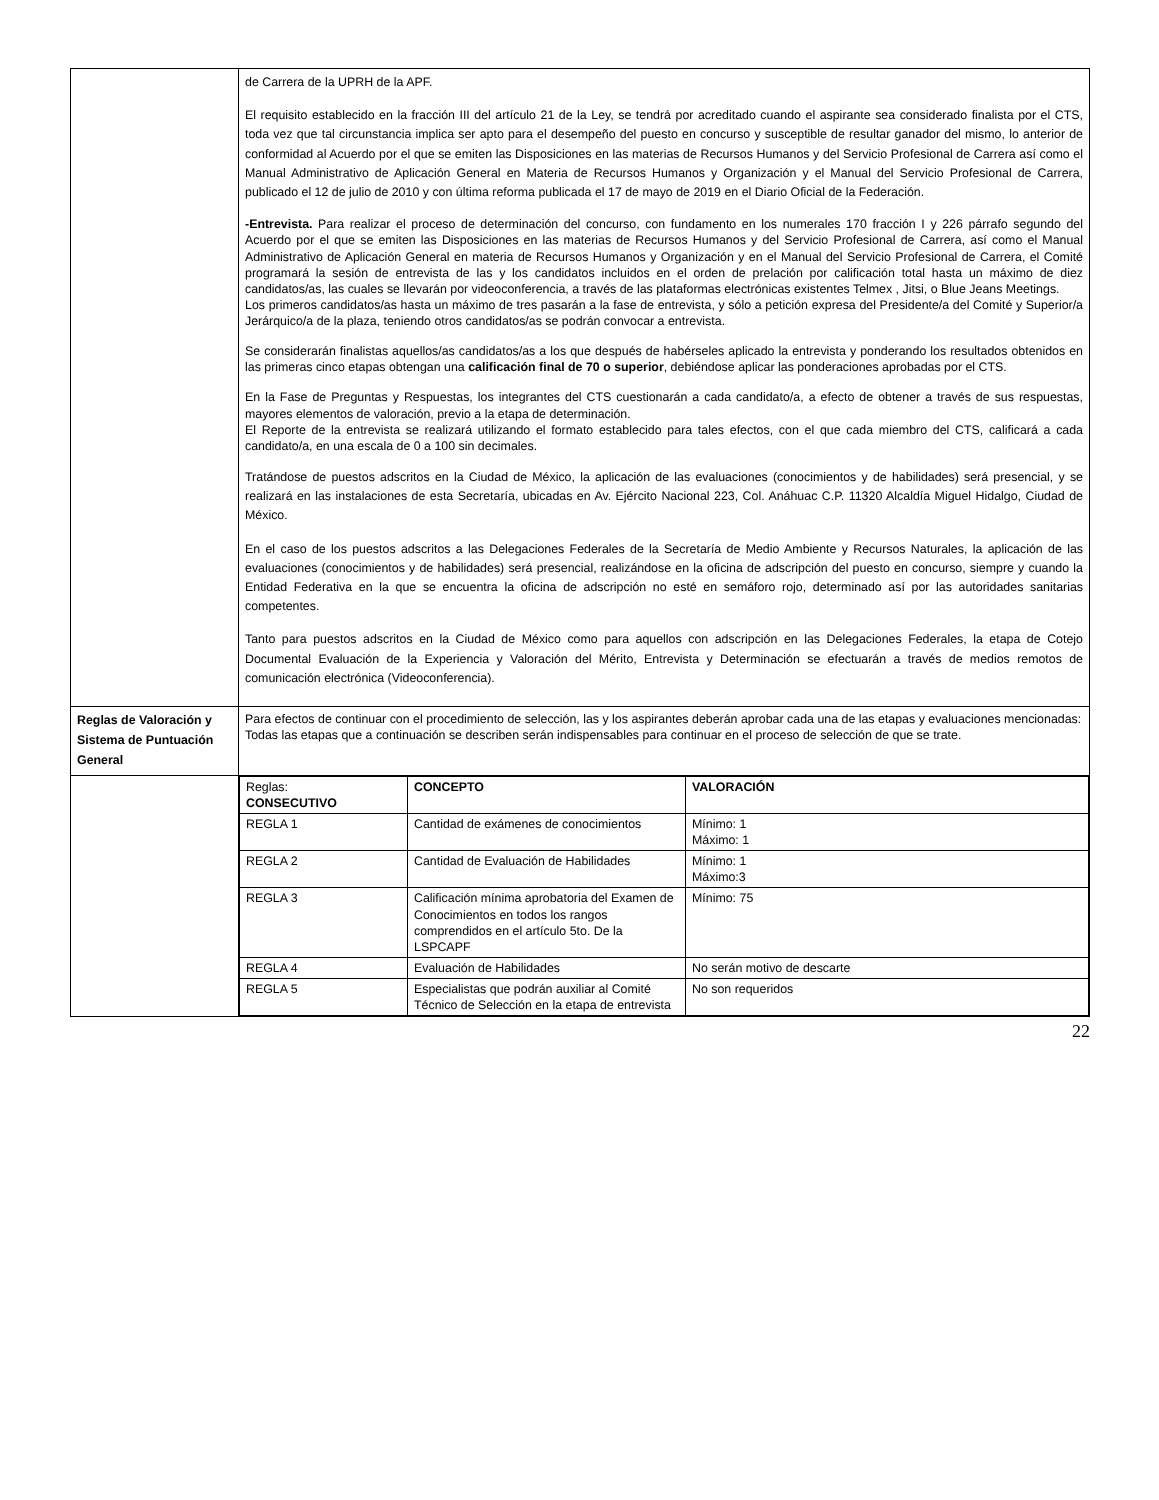| | de Carrera de la UPRH de la APF. El requisito establecido en la fracción III del artículo 21 de la Ley, se tendrá por acreditado cuando el aspirante sea considerado finalista por el CTS, toda vez que tal circunstancia implica ser apto para el desempeño del puesto en concurso y susceptible de resultar ganador del mismo, lo anterior de conformidad al Acuerdo por el que se emiten las Disposiciones en las materias de Recursos Humanos y del Servicio Profesional de Carrera así como el Manual Administrativo de Aplicación General en Materia de Recursos Humanos y Organización y el Manual del Servicio Profesional de Carrera, publicado el 12 de julio de 2010 y con última reforma publicada el 17 de mayo de 2019 en el Diario Oficial de la Federación. -Entrevista. Para realizar el proceso de determinación del concurso, con fundamento en los numerales 170 fracción I y 226 párrafo segundo del Acuerdo por el que se emiten las Disposiciones en las materias de Recursos Humanos y del Servicio Profesional de Carrera, así como el Manual Administrativo de Aplicación General en materia de Recursos Humanos y Organización y en el Manual del Servicio Profesional de Carrera, el Comité programará la sesión de entrevista de las y los candidatos incluidos en el orden de prelación por calificación total hasta un máximo de diez candidatos/as, las cuales se llevarán por videoconferencia, a través de las plataformas electrónicas existentes Telmex , Jitsi, o Blue Jeans Meetings. Los primeros candidatos/as hasta un máximo de tres pasarán a la fase de entrevista, y sólo a petición expresa del Presidente/a del Comité y Superior/a Jerárquico/a de la plaza, teniendo otros candidatos/as se podrán convocar a entrevista. Se considerarán finalistas aquellos/as candidatos/as a los que después de habérseles aplicado la entrevista y ponderando los resultados obtenidos en las primeras cinco etapas obtengan una calificación final de 70 o superior , debiéndose aplicar las ponderaciones aprobadas por el CTS. En la Fase de Preguntas y Respuestas, los integrantes del CTS cuestionarán a cada candidato/a, a efecto de obtener a través de sus respuestas, mayores elementos de valoración, previo a la etapa de determinación. El Reporte de la entrevista se realizará utilizando el formato establecido para tales efectos, con el que cada miembro del CTS, calificará a cada candidato/a, en una escala de 0 a 100 sin decimales. Tratándose de puestos adscritos en la Ciudad de México, la aplicación de las evaluaciones (conocimientos y de habilidades) será presencial, y se realizará en las instalaciones de esta Secretaría, ubicadas en Av. Ejército Nacional 223, Col. Anáhuac C.P. 11320 Alcaldía Miguel Hidalgo, Ciudad de México. En el caso de los puestos adscritos a las Delegaciones Federales de la Secretaría de Medio Ambiente y Recursos Naturales, la aplicación de las evaluaciones (conocimientos y de habilidades) será presencial, realizándose en la oficina de adscripción del puesto en concurso, siempre y cuando la Entidad Federativa en la que se encuentra la oficina de adscripción no esté en semáforo rojo, determinado así por las autoridades sanitarias competentes. Tanto para puestos adscritos en la Ciudad de México como para aquellos con adscripción en las Delegaciones Federales, la etapa de Cotejo Documental Evaluación de la Experiencia y Valoración del Mérito, Entrevista y Determinación se efectuarán a través de medios remotos de comunicación electrónica (Videoconferencia). |
| Reglas de Valoración y Sistema de Puntuación General | Para efectos de continuar con el procedimiento de selección, las y los aspirantes deberán aprobar cada una de las etapas y evaluaciones mencionadas: Todas las etapas que a continuación se describen serán indispensables para continuar en el proceso de selección de que se trate. |
| | / Reglas: CONSECUTIVO / CONCEPTO / VALORACIÓN / / REGLA 1 / Cantidad de exámenes de conocimientos / Mínimo: 1 Máximo: 1 / / REGLA 2 / Cantidad de Evaluación de Habilidades / Mínimo: 1 Máximo:3 / / REGLA 3 / Calificación mínima aprobatoria del Examen de Conocimientos en todos los rangos comprendidos en el artículo 5to. De la LSPCAPF / Mínimo: 75 / / REGLA 4 / Evaluación de Habilidades / No serán motivo de descarte / / REGLA 5 / Especialistas que podrán auxiliar al Comité Técnico de Selección en la etapa de entrevista / No son requeridos / |
22